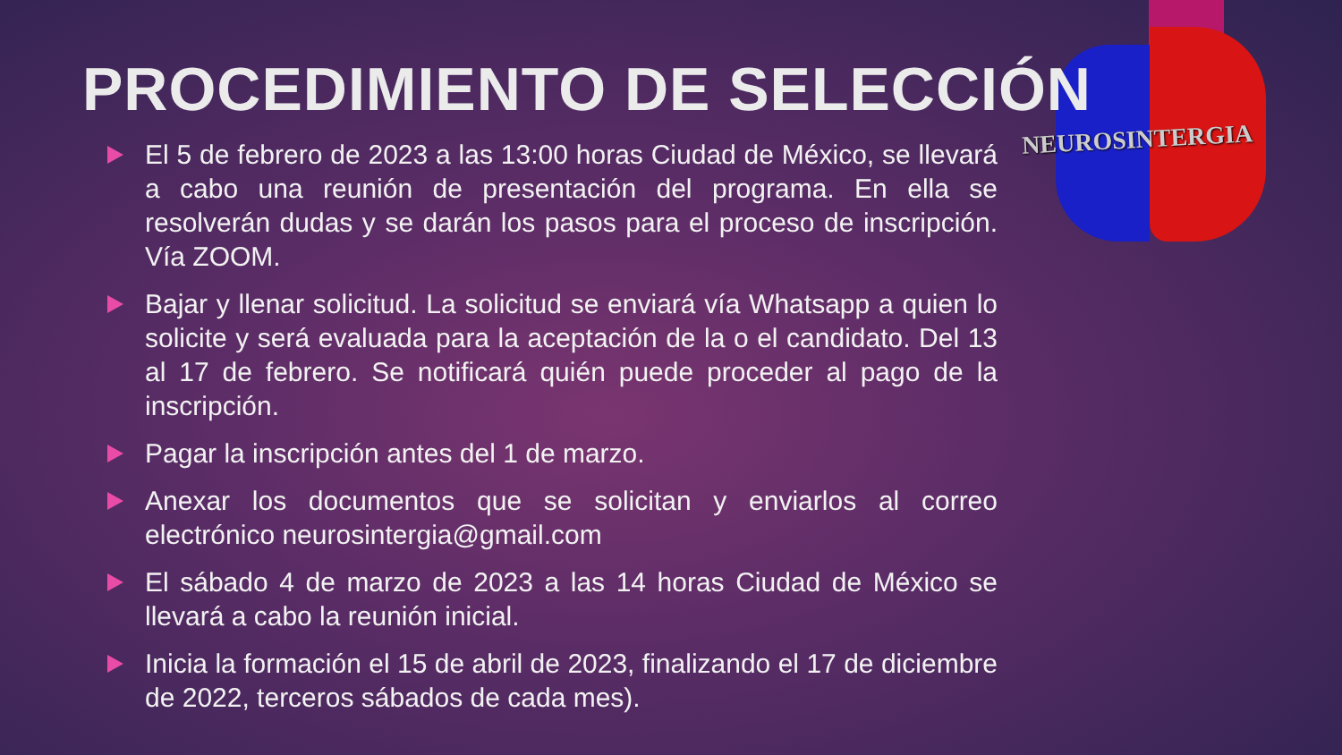NEUROSINTERGIA
PROCEDIMIENTO DE SELECCIÓN
El 5 de febrero de 2023 a las 13:00 horas Ciudad de México, se llevará a cabo una reunión de presentación del programa. En ella se resolverán dudas y se darán los pasos para el proceso de inscripción. Vía ZOOM.
Bajar y llenar solicitud. La solicitud se enviará vía Whatsapp a quien lo solicite y será evaluada para la aceptación de la o el candidato. Del 13 al 17 de febrero. Se notificará quién puede proceder al pago de la inscripción.
Pagar la inscripción antes del 1 de marzo.
Anexar los documentos que se solicitan y enviarlos al correo electrónico neurosintergia@gmail.com
El sábado 4 de marzo de 2023 a las 14 horas Ciudad de México se llevará a cabo la reunión inicial.
Inicia la formación el 15 de abril de 2023, finalizando el 17 de diciembre de 2022, terceros sábados de cada mes).